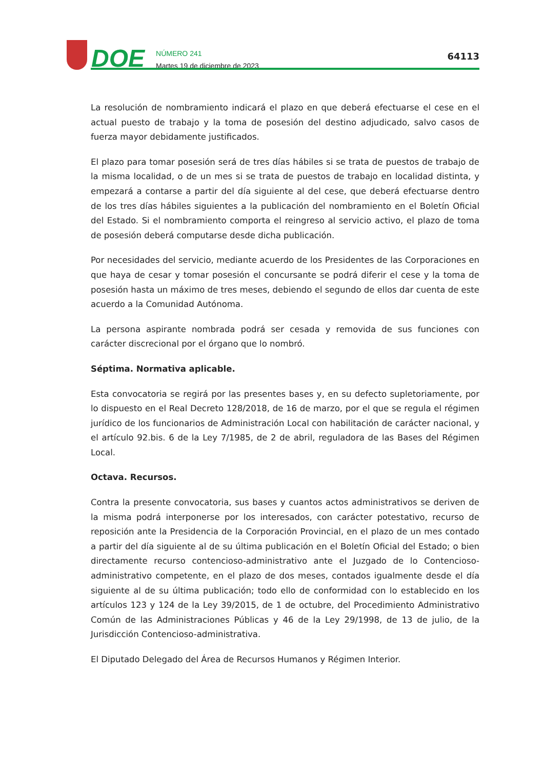DOE
NÚMERO 241
Martes 19 de diciembre de 2023
64113
La resolución de nombramiento indicará el plazo en que deberá efectuarse el cese en el actual puesto de trabajo y la toma de posesión del destino adjudicado, salvo casos de fuerza mayor debidamente justificados.
El plazo para tomar posesión será de tres días hábiles si se trata de puestos de trabajo de la misma localidad, o de un mes si se trata de puestos de trabajo en localidad distinta, y empezará a contarse a partir del día siguiente al del cese, que deberá efectuarse dentro de los tres días hábiles siguientes a la publicación del nombramiento en el Boletín Oficial del Estado. Si el nombramiento comporta el reingreso al servicio activo, el plazo de toma de posesión deberá computarse desde dicha publicación.
Por necesidades del servicio, mediante acuerdo de los Presidentes de las Corporaciones en que haya de cesar y tomar posesión el concursante se podrá diferir el cese y la toma de posesión hasta un máximo de tres meses, debiendo el segundo de ellos dar cuenta de este acuerdo a la Comunidad Autónoma.
La persona aspirante nombrada podrá ser cesada y removida de sus funciones con carácter discrecional por el órgano que lo nombró.
Séptima. Normativa aplicable.
Esta convocatoria se regirá por las presentes bases y, en su defecto supletoriamente, por lo dispuesto en el Real Decreto 128/2018, de 16 de marzo, por el que se regula el régimen jurídico de los funcionarios de Administración Local con habilitación de carácter nacional, y el artículo 92.bis. 6 de la Ley 7/1985, de 2 de abril, reguladora de las Bases del Régimen Local.
Octava. Recursos.
Contra la presente convocatoria, sus bases y cuantos actos administrativos se deriven de la misma podrá interponerse por los interesados, con carácter potestativo, recurso de reposición ante la Presidencia de la Corporación Provincial, en el plazo de un mes contado a partir del día siguiente al de su última publicación en el Boletín Oficial del Estado; o bien directamente recurso contencioso-administrativo ante el Juzgado de lo Contencioso-administrativo competente, en el plazo de dos meses, contados igualmente desde el día siguiente al de su última publicación; todo ello de conformidad con lo establecido en los artículos 123 y 124 de la Ley 39/2015, de 1 de octubre, del Procedimiento Administrativo Común de las Administraciones Públicas y 46 de la Ley 29/1998, de 13 de julio, de la Jurisdicción Contencioso-administrativa.
El Diputado Delegado del Área de Recursos Humanos y Régimen Interior.